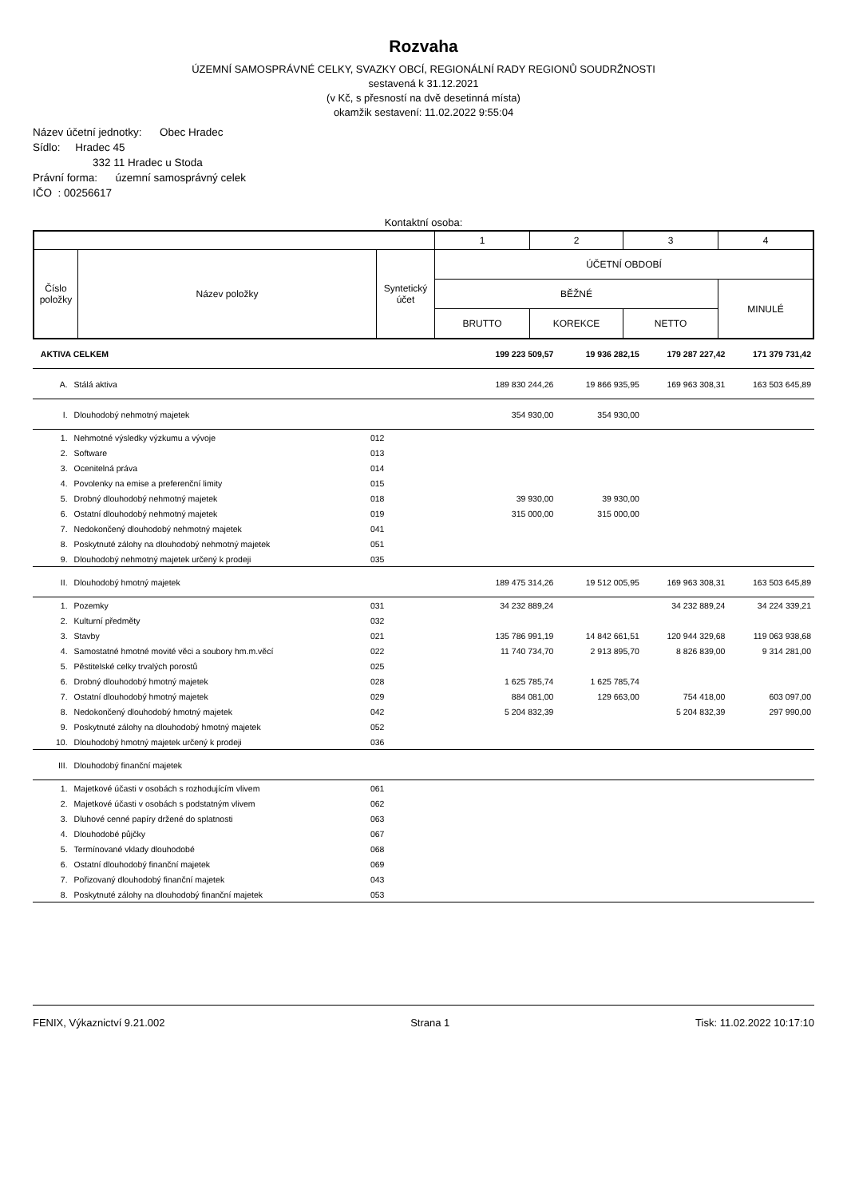Rozvaha
ÚZEMNÍ SAMOSPRÁVNÉ CELKY, SVAZKY OBCÍ, REGIONÁLNÍ RADY REGIONŮ SOUDRŽNOSTI
sestavená k 31.12.2021
(v Kč, s přesností na dvě desetinná místa)
okamžik sestavení: 11.02.2022 9:55:04
Název účetní jednotky: Obec Hradec
Sídlo: Hradec 45
332 11 Hradec u Stoda
Právní forma: územní samosprávný celek
IČO : 00256617
Kontaktní osoba:
| | | | 1 | 2 | 3 | 4 |
| Číslo položky | Název položky | Syntetický účet | ÚČETNÍ OBDOBÍ | | | |
| | | | BĚŽNÉ | | | MINULÉ |
| | | | BRUTTO | KOREKCE | NETTO | |
| AKTIVA CELKEM | | | 199 223 509,57 | 19 936 282,15 | 179 287 227,42 | 171 379 731,42 |
| A. | Stálá aktiva | | 189 830 244,26 | 19 866 935,95 | 169 963 308,31 | 163 503 645,89 |
| I. | Dlouhodobý nehmotný majetek | | 354 930,00 | 354 930,00 | | |
| 1. | Nehmotné výsledky výzkumu a vývoje | 012 | | | | |
| 2. | Software | 013 | | | | |
| 3. | Ocenitelná práva | 014 | | | | |
| 4. | Povolenky na emise a preferenční limity | 015 | | | | |
| 5. | Drobný dlouhodobý nehmotný majetek | 018 | 39 930,00 | 39 930,00 | | |
| 6. | Ostatní dlouhodobý nehmotný majetek | 019 | 315 000,00 | 315 000,00 | | |
| 7. | Nedokončený dlouhodobý nehmotný majetek | 041 | | | | |
| 8. | Poskytnuté zálohy na dlouhodobý nehmotný majetek | 051 | | | | |
| 9. | Dlouhodobý nehmotný majetek určený k prodeji | 035 | | | | |
| II. | Dlouhodobý hmotný majetek | | 189 475 314,26 | 19 512 005,95 | 169 963 308,31 | 163 503 645,89 |
| 1. | Pozemky | 031 | 34 232 889,24 | | 34 232 889,24 | 34 224 339,21 |
| 2. | Kulturní předměty | 032 | | | | |
| 3. | Stavby | 021 | 135 786 991,19 | 14 842 661,51 | 120 944 329,68 | 119 063 938,68 |
| 4. | Samostatné hmotné movité věci a soubory hm.m.věcí | 022 | 11 740 734,70 | 2 913 895,70 | 8 826 839,00 | 9 314 281,00 |
| 5. | Pěstitelské celky trvalých porostů | 025 | | | | |
| 6. | Drobný dlouhodobý hmotný majetek | 028 | 1 625 785,74 | 1 625 785,74 | | |
| 7. | Ostatní dlouhodobý hmotný majetek | 029 | 884 081,00 | 129 663,00 | 754 418,00 | 603 097,00 |
| 8. | Nedokončený dlouhodobý hmotný majetek | 042 | 5 204 832,39 | | 5 204 832,39 | 297 990,00 |
| 9. | Poskytnuté zálohy na dlouhodobý hmotný majetek | 052 | | | | |
| 10. | Dlouhodobý hmotný majetek určený k prodeji | 036 | | | | |
| III. | Dlouhodobý finanční majetek | | | | | |
| 1. | Majetkové účasti v osobách s rozhodujícím vlivem | 061 | | | | |
| 2. | Majetkové účasti v osobách s podstatným vlivem | 062 | | | | |
| 3. | Dluhové cenné papíry držené do splatnosti | 063 | | | | |
| 4. | Dlouhodobé půjčky | 067 | | | | |
| 5. | Termínované vklady dlouhodobé | 068 | | | | |
| 6. | Ostatní dlouhodobý finanční majetek | 069 | | | | |
| 7. | Pořizovaný dlouhodobý finanční majetek | 043 | | | | |
| 8. | Poskytnuté zálohy na dlouhodobý finanční majetek | 053 | | | | |
FENIX, Výkaznictví 9.21.002 Strana 1 Tisk: 11.02.2022 10:17:10